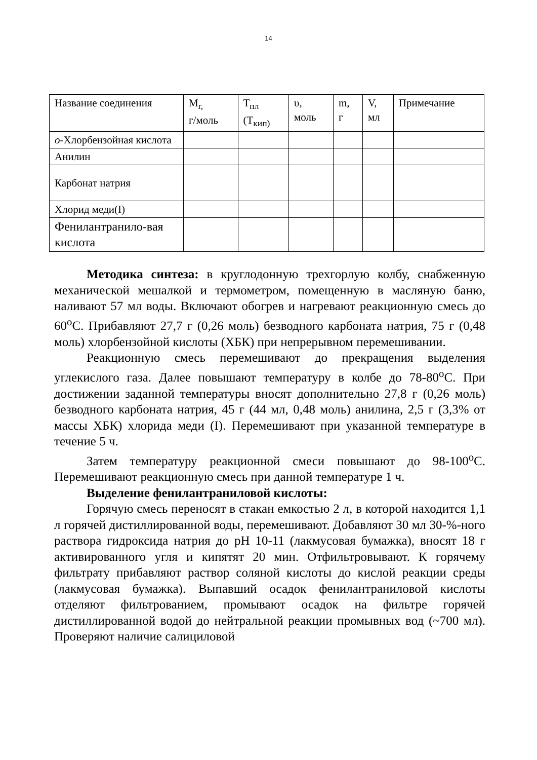14
| Название соединения | M<sub>r,</sub> г/моль | T<sub>пл</sub> (T<sub>кип)</sub> | υ, моль | m, г | V, мл | Примечание |
| о -Хлорбензойная кислота | | | | | | |
| Анилин | | | | | | |
| Карбонат натрия | | | | | | |
| Хлорид меди(I) | | | | | | |
| Фенилантранило-вая кислота | | | | | | |
Методика синтеза: в круглодонную трехгорлую колбу, снабженную механической мешалкой и термометром, помещенную в масляную баню, наливают 57 мл воды. Включают обогрев и нагревают реакционную смесь до 60<sup>о</sup>С. Прибавляют 27,7 г (0,26 моль) безводного карбоната натрия, 75 г (0,48 моль) хлорбензойной кислоты (ХБК) при непрерывном перемешивании.
Реакционную смесь перемешивают до прекращения выделения углекислого газа. Далее повышают температуру в колбе до 78-80<sup>о</sup>С. При достижении заданной температуры вносят дополнительно 27,8 г (0,26 моль) безводного карбоната натрия, 45 г (44 мл, 0,48 моль) анилина, 2,5 г (3,3% от массы ХБК) хлорида меди (I). Перемешивают при указанной температуре в течение 5 ч.
Затем температуру реакционной смеси повышают до 98-100<sup>о</sup>С. Перемешивают реакционную смесь при данной температуре 1 ч.
Выделение фенилантраниловой кислоты:
Горячую смесь переносят в стакан емкостью 2 л, в которой находится 1,1 л горячей дистиллированной воды, перемешивают. Добавляют 30 мл 30-%-ного раствора гидроксида натрия до рН 10-11 (лакмусовая бумажка), вносят 18 г активированного угля и кипятят 20 мин. Отфильтровывают. К горячему фильтрату прибавляют раствор соляной кислоты до кислой реакции среды (лакмусовая бумажка). Выпавший осадок фенилантраниловой кислоты отделяют фильтрованием, промывают осадок на фильтре горячей дистиллированной водой до нейтральной реакции промывных вод (~700 мл). Проверяют наличие салициловой